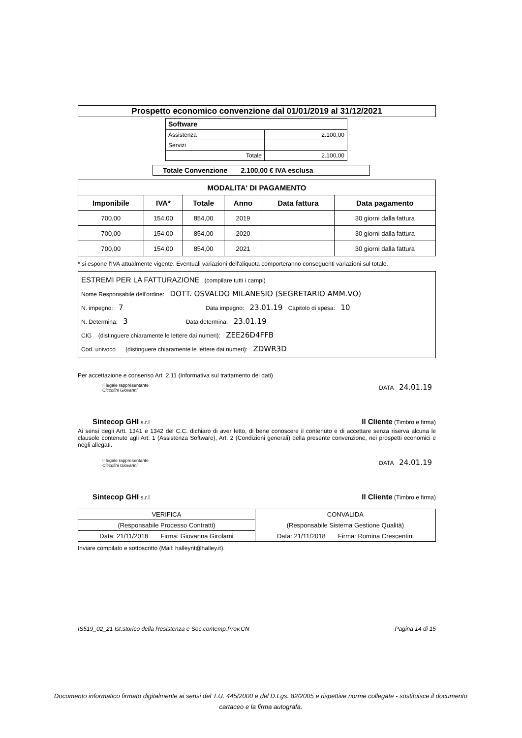Prospetto economico convenzione dal 01/01/2019 al 31/12/2021
| Software | |
| --- | --- |
| Assistenza | 2.100,00 |
| Servizi | |
| Totale | 2.100,00 |
Totale Convenzione 2.100,00 € IVA esclusa
| MODALITA' DI PAGAMENTO | | | | | |
| --- | --- | --- | --- | --- | --- |
| Imponibile | IVA* | Totale | Anno | Data fattura | Data pagamento |
| 700,00 | 154,00 | 854,00 | 2019 | | 30 giorni dalla fattura |
| 700,00 | 154,00 | 854,00 | 2020 | | 30 giorni dalla fattura |
| 700,00 | 154,00 | 854,00 | 2021 | | 30 giorni dalla fattura |
* si espone l'IVA attualmente vigente. Eventuali variazioni dell'aliquota comporteranno conseguenti variazioni sul totale.
ESTREMI PER LA FATTURAZIONE (compilare tutti i campi)
Nome Responsabile dell'ordine: DOTT. OSVALDO MILANESIO (SEGRETARIO AMM.VO)
N. impegno: 7 Data impegno: 23.01.19 Capitolo di spesa: 10
N. Determina: 3 Data determina: 23.01.19
CIG (distinguere chiaramente le lettere dai numeri): ZEE26D4FFB
Cod. univoco (distinguere chiaramente le lettere dai numeri): ZDWR3D
Per accettazione e consenso Art. 2.11 (Informativa sul trattamento dei dati)
Il legale rappresentante
Ciccolini Giovanni
DATA 24.01.19
Sintecop GHI s.r.l
Il Cliente (Timbro e firma)
Ai sensi degli Artt. 1341 e 1342 del C.C. dichiaro di aver letto, di bene conoscere il contenuto e di accettare senza riserva alcuna le clausole contenute agli Art. 1 (Assistenza Software), Art. 2 (Condizioni generali) della presente convenzione, nei prospetti economici e negli allegati.
Il legale rappresentante
Ciccolini Giovanni
DATA 24.01.19
Sintecop GHI s.r.l
Il Cliente (Timbro e firma)
| VERIFICA | CONVALIDA |
| (Responsabile Processo Contratti) | (Responsabile Sistema Gestione Qualità) |
| Data: 21/11/2018 Firma: Giovanna Girolami | Data: 21/11/2018 Firma: Romina Crescentini |
Inviare compilato e sottoscritto (Mail: halleynt@halley.it).
IS519_02_21 Ist.storico della Resistenza e Soc.contemp.Prov.CN Pagina 14 di 15
Documento informatico firmato digitalmente ai sensi del T.U. 445/2000 e del D.Lgs. 82/2005 e rispettive norme collegate - sostituisce il documento cartaceo e la firma autografa.